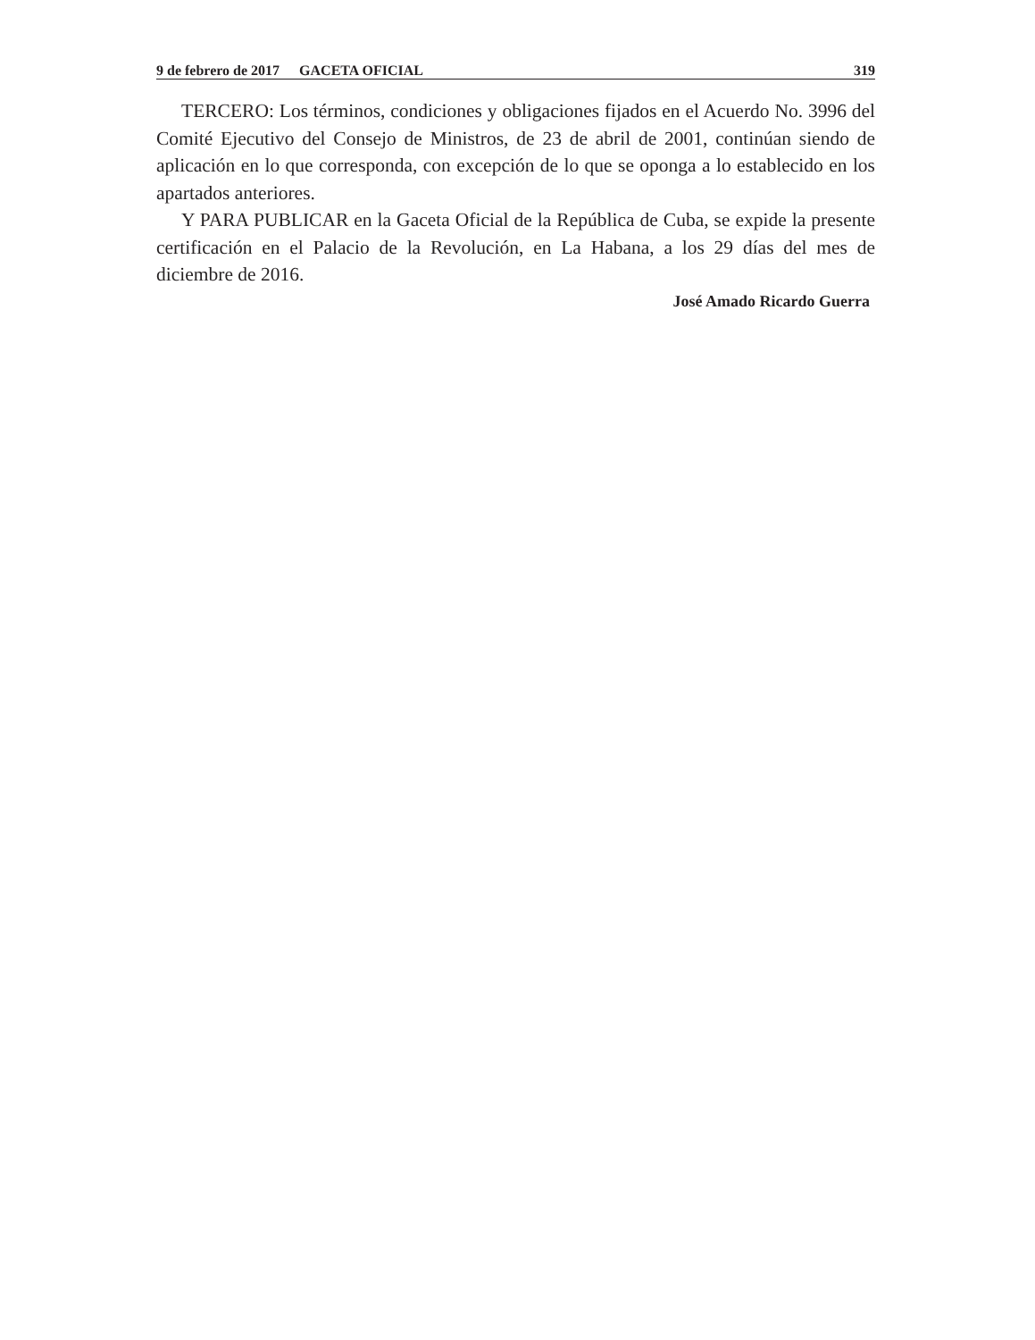9 de febrero de 2017 GACETA OFICIAL 319
TERCERO: Los términos, condiciones y obligaciones fijados en el Acuerdo No. 3996 del Comité Ejecutivo del Consejo de Ministros, de 23 de abril de 2001, continúan siendo de aplicación en lo que corresponda, con excepción de lo que se oponga a lo establecido en los apartados anteriores.
Y PARA PUBLICAR en la Gaceta Oficial de la República de Cuba, se expide la presente certificación en el Palacio de la Revolución, en La Habana, a los 29 días del mes de diciembre de 2016.
José Amado Ricardo Guerra